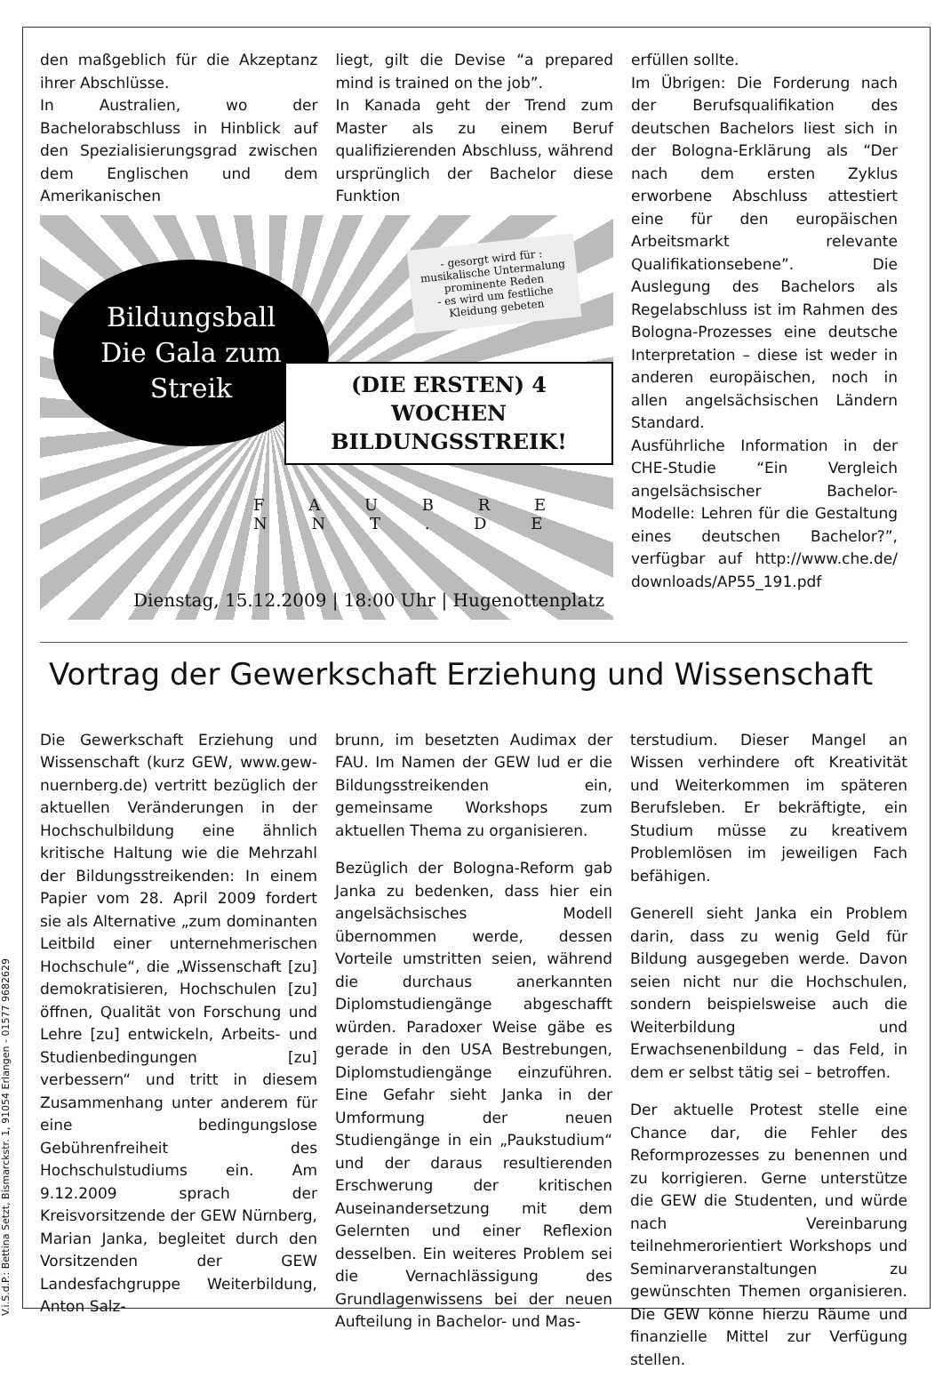den maßgeblich für die Akzeptanz ihrer Abschlüsse.
In Australien, wo der Bachelorabschluss in Hinblick auf den Spezialisierungsgrad zwischen dem Englischen und dem Amerikanischen
liegt, gilt die Devise “a prepared mind is trained on the job”.
In Kanada geht der Trend zum Master als zu einem Beruf qualifizierenden Abschluss, während ursprünglich der Bachelor diese Funktion
Bildungsball
Die Gala zum Streik
- gesorgt wird für :
musikalische Untermalung
prominente Reden
- es wird um festliche
Kleidung gebeten
(DIE ERSTEN) 4 WOCHEN
BILDUNGSSTREIK!
F A U B R E N N T . D E
Dienstag, 15.12.2009 | 18:00 Uhr | Hugenottenplatz
erfüllen sollte.
Im Übrigen: Die Forderung nach der Berufsqualifikation des deutschen Bachelors liest sich in der Bologna-Erklärung als “Der nach dem ersten Zyklus erworbene Abschluss attestiert eine für den europäischen Arbeitsmarkt relevante Qualifikationsebene”. Die Auslegung des Bachelors als Regelabschluss ist im Rahmen des Bologna-Prozesses eine deutsche Interpretation – diese ist weder in anderen europäischen, noch in allen angelsächsischen Ländern Standard.
Ausführliche Information in der CHE-Studie “Ein Vergleich angelsächsischer Bachelor-Modelle: Lehren für die Gestaltung eines deutschen Bachelor?”, verfügbar auf http://www.che.de/ downloads/AP55_191.pdf
Vortrag der Gewerkschaft Erziehung und Wissenschaft
Die Gewerkschaft Erziehung und Wissenschaft (kurz GEW, www.gew-nuernberg.de) vertritt bezüglich der aktuellen Veränderungen in der Hochschulbildung eine ähnlich kritische Haltung wie die Mehrzahl der Bildungsstreikenden: In einem Papier vom 28. April 2009 fordert sie als Alternative „zum dominanten Leitbild einer unternehmerischen Hochschule“, die „Wissenschaft [zu] demokratisieren, Hochschulen [zu] öffnen, Qualität von Forschung und Lehre [zu] entwickeln, Arbeits- und Studienbedingungen [zu] verbessern“ und tritt in diesem Zusammenhang unter anderem für eine bedingungslose Gebührenfreiheit des Hochschulstudiums ein. Am 9.12.2009 sprach der Kreisvorsitzende der GEW Nürnberg, Marian Janka, begleitet durch den Vorsitzenden der GEW Landesfachgruppe Weiterbildung, Anton Salz-
brunn, im besetzten Audimax der FAU. Im Namen der GEW lud er die Bildungsstreikenden ein, gemeinsame Workshops zum aktuellen Thema zu organisieren.
Bezüglich der Bologna-Reform gab Janka zu bedenken, dass hier ein angelsächsisches Modell übernommen werde, dessen Vorteile umstritten seien, während die durchaus anerkannten Diplomstudiengänge abgeschafft würden. Paradoxer Weise gäbe es gerade in den USA Bestrebungen, Diplomstudiengänge einzuführen. Eine Gefahr sieht Janka in der Umformung der neuen Studiengänge in ein „Paukstudium“ und der daraus resultierenden Erschwerung der kritischen Auseinandersetzung mit dem Gelernten und einer Reflexion desselben. Ein weiteres Problem sei die Vernachlässigung des Grundlagenwissens bei der neuen Aufteilung in Bachelor- und Mas-
terstudium. Dieser Mangel an Wissen verhindere oft Kreativität und Weiterkommen im späteren Berufsleben. Er bekräftigte, ein Studium müsse zu kreativem Problemlösen im jeweiligen Fach befähigen.
Generell sieht Janka ein Problem darin, dass zu wenig Geld für Bildung ausgegeben werde. Davon seien nicht nur die Hochschulen, sondern beispielsweise auch die Weiterbildung und Erwachsenenbildung – das Feld, in dem er selbst tätig sei – betroffen.
Der aktuelle Protest stelle eine Chance dar, die Fehler des Reformprozesses zu benennen und zu korrigieren. Gerne unterstütze die GEW die Studenten, und würde nach Vereinbarung teilnehmerorientiert Workshops und Seminarveranstaltungen zu gewünschten Themen organisieren. Die GEW könne hierzu Räume und finanzielle Mittel zur Verfügung stellen.
V.i.S.d.P.: Bettina Setzt, Bismarckstr. 1, 91054 Erlangen - 01577 9682629